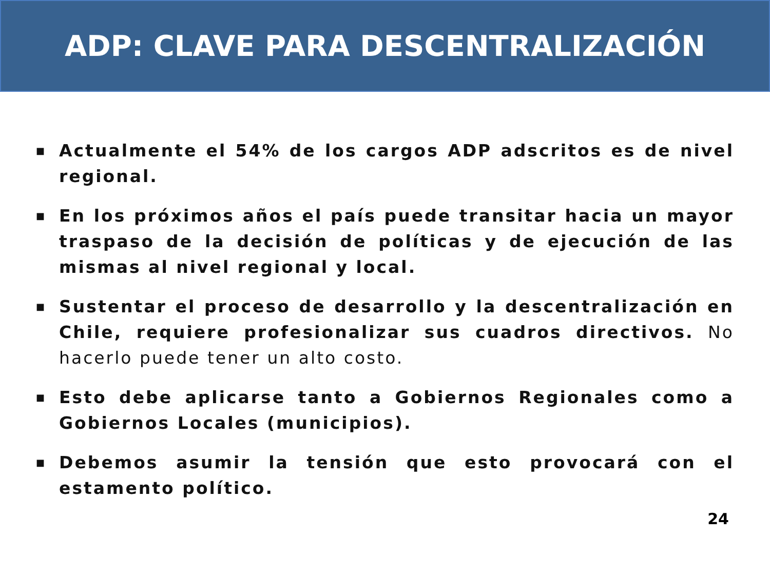ADP: CLAVE PARA DESCENTRALIZACIÓN
■ Actualmente el 54% de los cargos ADP adscritos es de nivel regional.
■ En los próximos años el país puede transitar hacia un mayor traspaso de la decisión de políticas y de ejecución de las mismas al nivel regional y local.
■ Sustentar el proceso de desarrollo y la descentralización en Chile, requiere profesionalizar sus cuadros directivos. No hacerlo puede tener un alto costo.
■ Esto debe aplicarse tanto a Gobiernos Regionales como a Gobiernos Locales (municipios).
■ Debemos asumir la tensión que esto provocará con el estamento político.
24